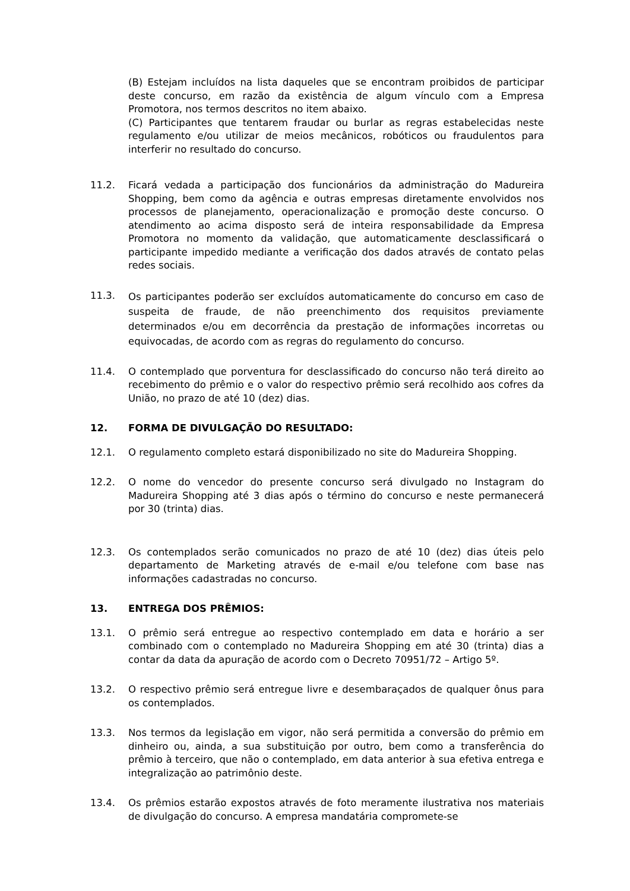(B) Estejam incluídos na lista daqueles que se encontram proibidos de participar deste concurso, em razão da existência de algum vínculo com a Empresa Promotora, nos termos descritos no item abaixo.
(C) Participantes que tentarem fraudar ou burlar as regras estabelecidas neste regulamento e/ou utilizar de meios mecânicos, robóticos ou fraudulentos para interferir no resultado do concurso.
11.2. Ficará vedada a participação dos funcionários da administração do Madureira Shopping, bem como da agência e outras empresas diretamente envolvidos nos processos de planejamento, operacionalização e promoção deste concurso. O atendimento ao acima disposto será de inteira responsabilidade da Empresa Promotora no momento da validação, que automaticamente desclassificará o participante impedido mediante a verificação dos dados através de contato pelas redes sociais.
11.3. Os participantes poderão ser excluídos automaticamente do concurso em caso de suspeita de fraude, de não preenchimento dos requisitos previamente determinados e/ou em decorrência da prestação de informações incorretas ou equivocadas, de acordo com as regras do regulamento do concurso.
11.4. O contemplado que porventura for desclassificado do concurso não terá direito ao recebimento do prêmio e o valor do respectivo prêmio será recolhido aos cofres da União, no prazo de até 10 (dez) dias.
12. FORMA DE DIVULGAÇÃO DO RESULTADO:
12.1. O regulamento completo estará disponibilizado no site do Madureira Shopping.
12.2. O nome do vencedor do presente concurso será divulgado no Instagram do Madureira Shopping até 3 dias após o término do concurso e neste permanecerá por 30 (trinta) dias.
12.3. Os contemplados serão comunicados no prazo de até 10 (dez) dias úteis pelo departamento de Marketing através de e-mail e/ou telefone com base nas informações cadastradas no concurso.
13. ENTREGA DOS PRÊMIOS:
13.1. O prêmio será entregue ao respectivo contemplado em data e horário a ser combinado com o contemplado no Madureira Shopping em até 30 (trinta) dias a contar da data da apuração de acordo com o Decreto 70951/72 – Artigo 5º.
13.2. O respectivo prêmio será entregue livre e desembaraçados de qualquer ônus para os contemplados.
13.3. Nos termos da legislação em vigor, não será permitida a conversão do prêmio em dinheiro ou, ainda, a sua substituição por outro, bem como a transferência do prêmio à terceiro, que não o contemplado, em data anterior à sua efetiva entrega e integralização ao patrimônio deste.
13.4. Os prêmios estarão expostos através de foto meramente ilustrativa nos materiais de divulgação do concurso. A empresa mandatária compromete-se